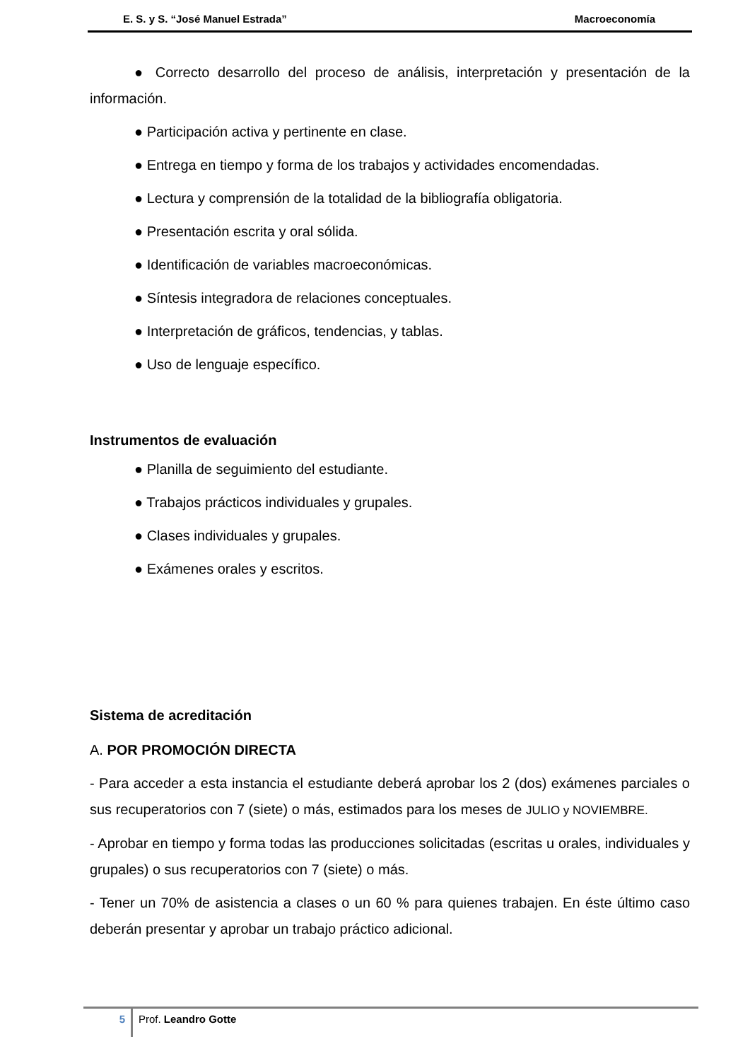E. S. y S. “José Manuel Estrada” Macroeconomía
● Correcto desarrollo del proceso de análisis, interpretación y presentación de la información.
● Participación activa y pertinente en clase.
● Entrega en tiempo y forma de los trabajos y actividades encomendadas.
● Lectura y comprensión de la totalidad de la bibliografía obligatoria.
● Presentación escrita y oral sólida.
● Identificación de variables macroeconómicas.
● Síntesis integradora de relaciones conceptuales.
● Interpretación de gráficos, tendencias, y tablas.
● Uso de lenguaje específico.
Instrumentos de evaluación
● Planilla de seguimiento del estudiante.
● Trabajos prácticos individuales y grupales.
● Clases individuales y grupales.
● Exámenes orales y escritos.
Sistema de acreditación
A. POR PROMOCIÓN DIRECTA
- Para acceder a esta instancia el estudiante deberá aprobar los 2 (dos) exámenes parciales o sus recuperatorios con 7 (siete) o más, estimados para los meses de JULIO y NOVIEMBRE.
- Aprobar en tiempo y forma todas las producciones solicitadas (escritas u orales, individuales y grupales) o sus recuperatorios con 7 (siete) o más.
- Tener un 70% de asistencia a clases o un 60 % para quienes trabajen. En éste último caso deberán presentar y aprobar un trabajo práctico adicional.
5 Prof. Leandro Gotte